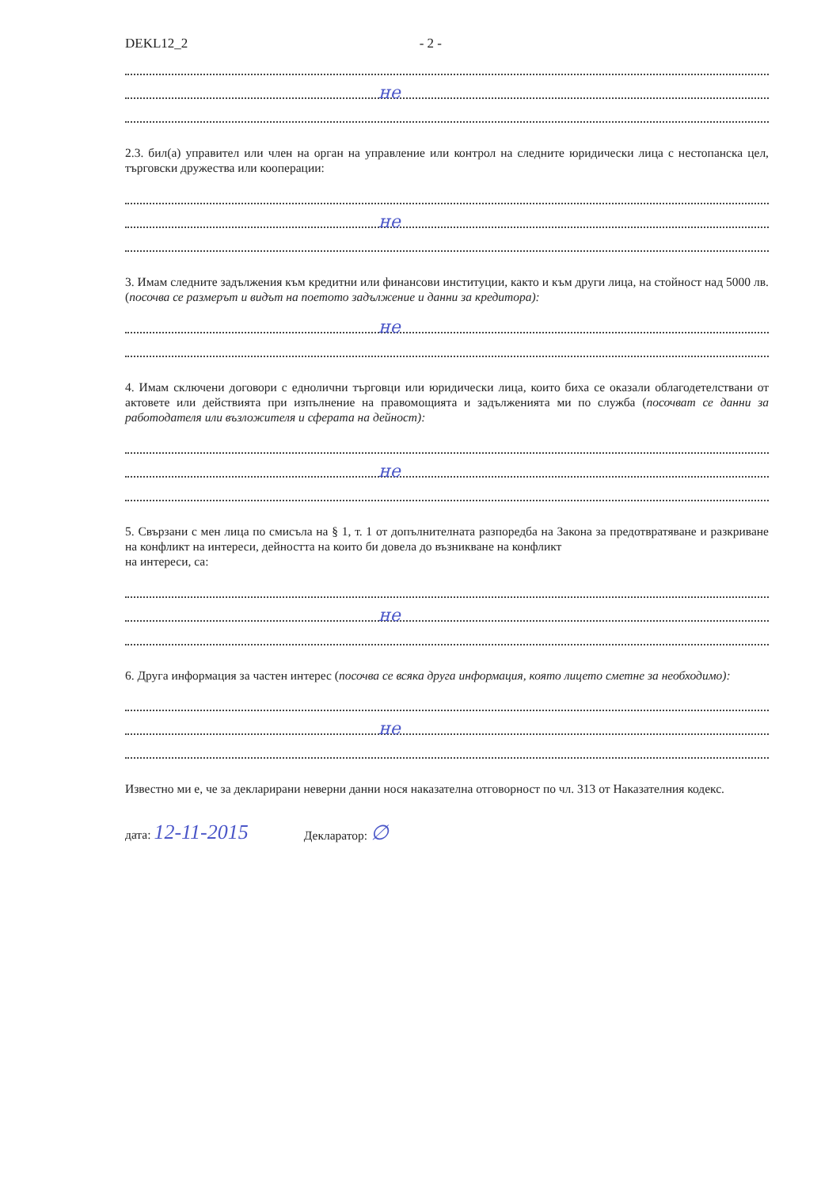DEKL12_2 - 2 -
не
2.3. бил(а) управител или член на орган на управление или контрол на следните юридически лица с нестопанска цел, търговски дружества или кооперации:
не
3. Имам следните задължения към кредитни или финансови институции, както и към други лица, на стойност над 5000 лв. (посочва се размерът и видът на поетото задължение и данни за кредитора):
не
4. Имам сключени договори с еднолични търговци или юридически лица, които биха се оказали облагодетелствани от актовете или действията при изпълнение на правомощията и задълженията ми по служба (посочват се данни за работодателя или възложителя и сферата на дейност):
не
5. Свързани с мен лица по смисъла на § 1, т. 1 от допълнителната разпоредба на Закона за предотвратяване и разкриване на конфликт на интереси, дейността на които би довела до възникване на конфликт
на интереси, са:
не
6. Друга информация за частен интерес (посочва се всяка друга информация, която лицето сметне за необходимо):
не
Известно ми е, че за декларирани неверни данни нося наказателна отговорност по чл. 313 от Наказателния кодекс.
дата: 12-11-2015 Декларатор: ∅